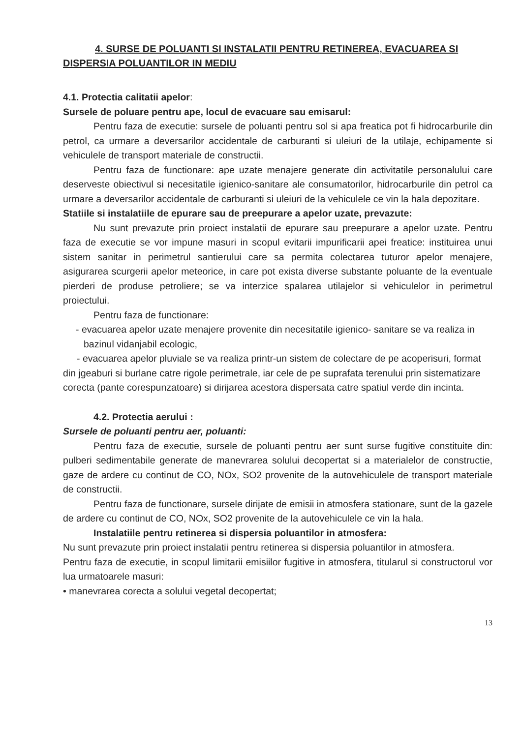4. SURSE DE POLUANTI SI INSTALATII PENTRU RETINEREA, EVACUAREA SI DISPERSIA POLUANTILOR IN MEDIU
4.1. Protectia calitatii apelor:
Sursele de poluare pentru ape, locul de evacuare sau emisarul:
Pentru faza de executie: sursele de poluanti pentru sol si apa freatica pot fi hidrocarburile din petrol, ca urmare a deversarilor accidentale de carburanti si uleiuri de la utilaje, echipamente si vehiculele de transport materiale de constructii.
Pentru faza de functionare: ape uzate menajere generate din activitatile personalului care deserveste obiectivul si necesitatile igienico-sanitare ale consumatorilor, hidrocarburile din petrol ca urmare a deversarilor accidentale de carburanti si uleiuri de la vehiculele ce vin la hala depozitare.
Statiile si instalatiile de epurare sau de preepurare a apelor uzate, prevazute:
Nu sunt prevazute prin proiect instalatii de epurare sau preepurare a apelor uzate. Pentru faza de executie se vor impune masuri in scopul evitarii impurificarii apei freatice: instituirea unui sistem sanitar in perimetrul santierului care sa permita colectarea tuturor apelor menajere, asigurarea scurgerii apelor meteorice, in care pot exista diverse substante poluante de la eventuale pierderi de produse petroliere; se va interzice spalarea utilajelor si vehiculelor in perimetrul proiectului.
Pentru faza de functionare:
- evacuarea apelor uzate menajere provenite din necesitatile igienico- sanitare se va realiza in bazinul vidanjabil ecologic,
- evacuarea apelor pluviale se va realiza printr-un sistem de colectare de pe acoperisuri, format din jgeaburi si burlane catre rigole perimetrale, iar cele de pe suprafata terenului prin sistematizare corecta (pante corespunzatoare) si dirijarea acestora dispersata catre spatiul verde din incinta.
4.2. Protectia aerului :
Sursele de poluanti pentru aer, poluanti:
Pentru faza de executie, sursele de poluanti pentru aer sunt surse fugitive constituite din: pulberi sedimentabile generate de manevrarea solului decopertat si a materialelor de constructie, gaze de ardere cu continut de CO, NOx, SO2 provenite de la autovehiculele de transport materiale de constructii.
Pentru faza de functionare, sursele dirijate de emisii in atmosfera stationare, sunt de la gazele de ardere cu continut de CO, NOx, SO2 provenite de la autovehiculele ce vin la hala.
Instalatiile pentru retinerea si dispersia poluantilor in atmosfera:
Nu sunt prevazute prin proiect instalatii pentru retinerea si dispersia poluantilor in atmosfera.
Pentru faza de executie, in scopul limitarii emisiilor fugitive in atmosfera, titularul si constructorul vor lua urmatoarele masuri:
• manevrarea corecta a solului vegetal decopertat;
13